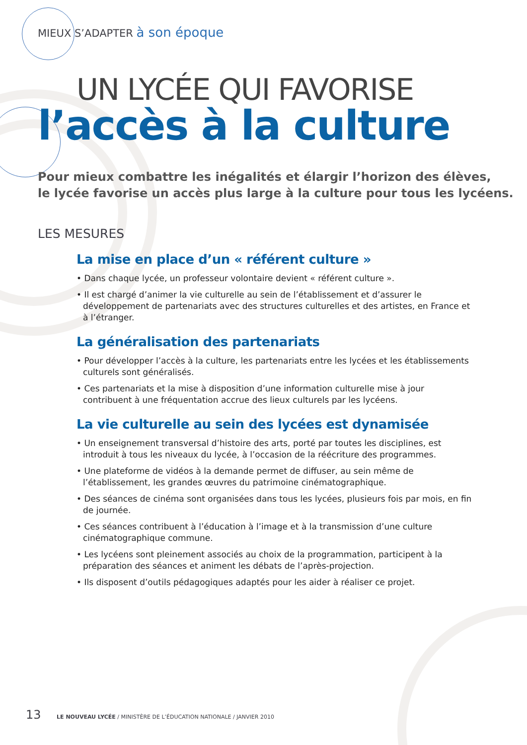MIEUX S’ADAPTER à son époque
UN LYCÉE QUI FAVORISE
l’accès à la culture
Pour mieux combattre les inégalités et élargir l’horizon des élèves,
le lycée favorise un accès plus large à la culture pour tous les lycéens.
LES MESURES
La mise en place d’un « référent culture »
• Dans chaque lycée, un professeur volontaire devient « référent culture ».
• Il est chargé d’animer la vie culturelle au sein de l’établissement et d’assurer le développement de partenariats avec des structures culturelles et des artistes, en France et à l’étranger.
La généralisation des partenariats
• Pour développer l’accès à la culture, les partenariats entre les lycées et les établissements culturels sont généralisés.
• Ces partenariats et la mise à disposition d’une information culturelle mise à jour contribuent à une fréquentation accrue des lieux culturels par les lycéens.
La vie culturelle au sein des lycées est dynamisée
• Un enseignement transversal d’histoire des arts, porté par toutes les disciplines, est introduit à tous les niveaux du lycée, à l’occasion de la réécriture des programmes.
• Une plateforme de vidéos à la demande permet de diffuser, au sein même de l’établissement, les grandes œuvres du patrimoine cinématographique.
• Des séances de cinéma sont organisées dans tous les lycées, plusieurs fois par mois, en fin de journée.
• Ces séances contribuent à l’éducation à l’image et à la transmission d’une culture cinématographique commune.
• Les lycéens sont pleinement associés au choix de la programmation, participent à la préparation des séances et animent les débats de l’après-projection.
• Ils disposent d’outils pédagogiques adaptés pour les aider à réaliser ce projet.
13 LE NOUVEAU LYCÉE / MINISTÈRE DE L’ÉDUCATION NATIONALE / JANVIER 2010